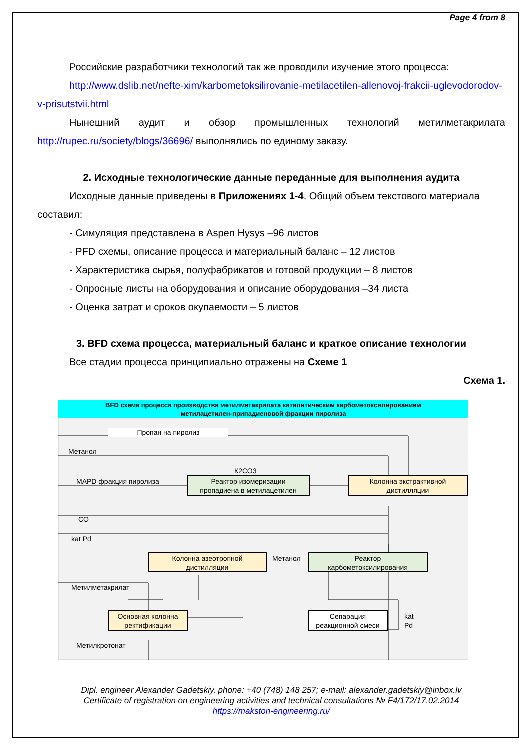Page 4 from 8
Российские разработчики технологий так же проводили изучение этого процесса:
http://www.dslib.net/nefte-xim/karbometoksilirovanie-metilacetilen-allenovoj-frakcii-uglevodorodov-v-prisutstvii.html
Нынешний аудит и обзор промышленных технологий метилметакрилата http://rupec.ru/society/blogs/36696/ выполнялись по единому заказу.
2. Исходные технологические данные переданные для выполнения аудита
Исходные данные приведены в Приложениях 1-4. Общий объем текстового материала составил:
- Симуляция представлена в Aspen Hysys –96 листов
- PFD схемы, описание процесса и материальный баланс – 12 листов
- Характеристика сырья, полуфабрикатов и готовой продукции – 8 листов
- Опросные листы на оборудования и описание оборудования –34 листа
- Оценка затрат и сроков окупаемости – 5 листов
3. BFD схема процесса, материальный баланс и краткое описание технологии
Все стадии процесса принципиально отражены на Схеме 1
Схема 1.
BFD схема процесса производства метилметакрилата каталитическим карбометоксилированием
метилацетилен-припадиеновой фракции пиролиза
Реактор изомеризации
пропадиена в метилацетилен
Колонна экстрактивной
дистилляции
Колонна азеотропной
дистилляции
Реактор
карбометоксилирования
Основная колонна
ректификации
Сепарация
реакционной смеси
Пропан на пиролиз
Метанол
К2СО3
MAPD фракция пиролиза
CO
kat Pd
Метанол
Метилметакрилат
kat
Pd
Метилкротонат
Dipl. engineer Alexander Gadetskiy, phone: +40 (748) 148 257; e-mail: alexander.gadetskiy@inbox.lv
Certificate of registration on engineering activities and technical consultations № F4/172/17.02.2014
https://makston-engineering.ru/